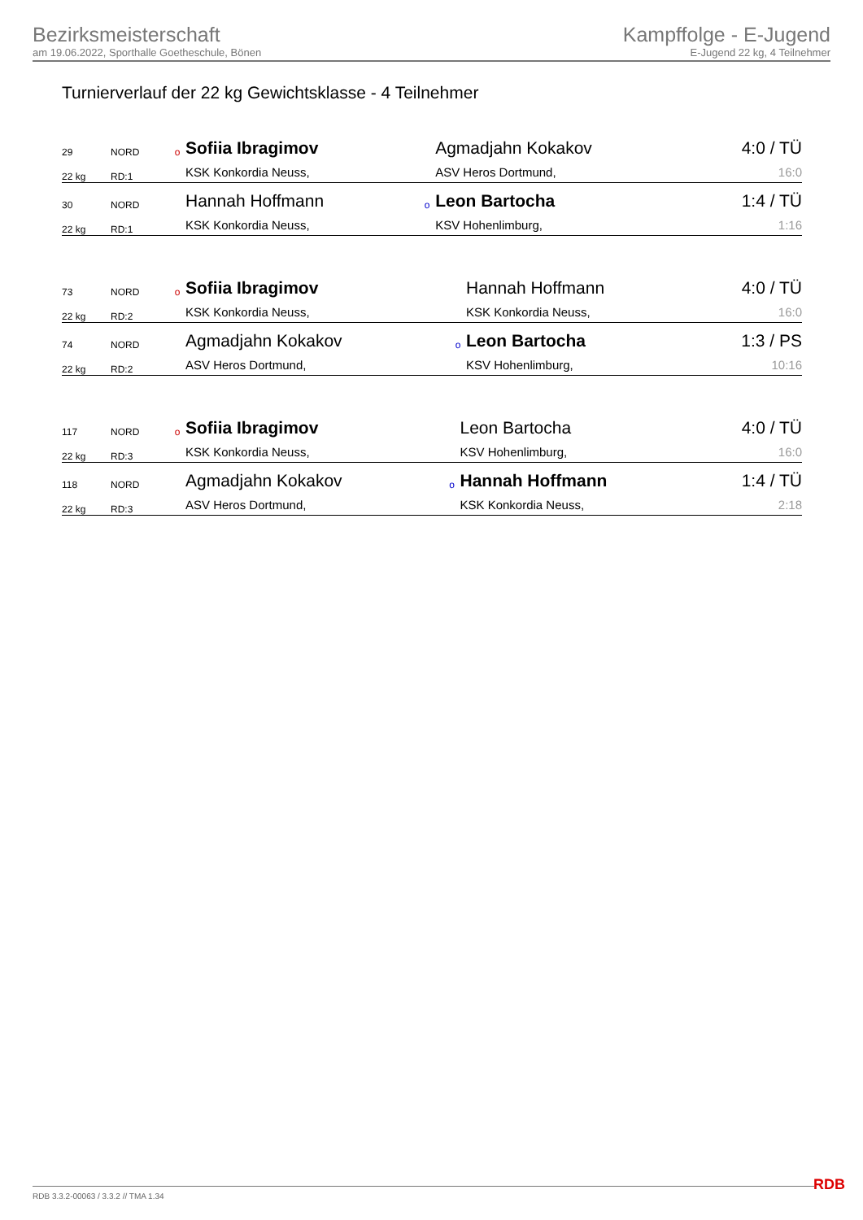Bezirksmeisterschaft
am 19.06.2022, Sporthalle Goetheschule, Bönen
Kampffolge - E-Jugend
E-Jugend 22 kg, 4 Teilnehmer
Turnierverlauf der 22 kg Gewichtsklasse - 4 Teilnehmer
| 29 | NORD | o | Sofiia Ibragimov | | Agmadjahn Kokakov | 4:0 / TÜ |
| 22 kg | RD:1 | | KSK Konkordia Neuss, | | ASV Heros Dortmund, | 16:0 |
| 30 | NORD | | Hannah Hoffmann | o | Leon Bartocha | 1:4 / TÜ |
| 22 kg | RD:1 | | KSK Konkordia Neuss, | | KSV Hohenlimburg, | 1:16 |
| 73 | NORD | o | Sofiia Ibragimov | | Hannah Hoffmann | 4:0 / TÜ |
| 22 kg | RD:2 | | KSK Konkordia Neuss, | | KSK Konkordia Neuss, | 16:0 |
| 74 | NORD | | Agmadjahn Kokakov | o | Leon Bartocha | 1:3 / PS |
| 22 kg | RD:2 | | ASV Heros Dortmund, | | KSV Hohenlimburg, | 10:16 |
| 117 | NORD | o | Sofiia Ibragimov | | Leon Bartocha | 4:0 / TÜ |
| 22 kg | RD:3 | | KSK Konkordia Neuss, | | KSV Hohenlimburg, | 16:0 |
| 118 | NORD | | Agmadjahn Kokakov | o | Hannah Hoffmann | 1:4 / TÜ |
| 22 kg | RD:3 | | ASV Heros Dortmund, | | KSK Konkordia Neuss, | 2:18 |
RDB 3.3.2-00063 / 3.3.2 // TMA 1.34
RDB